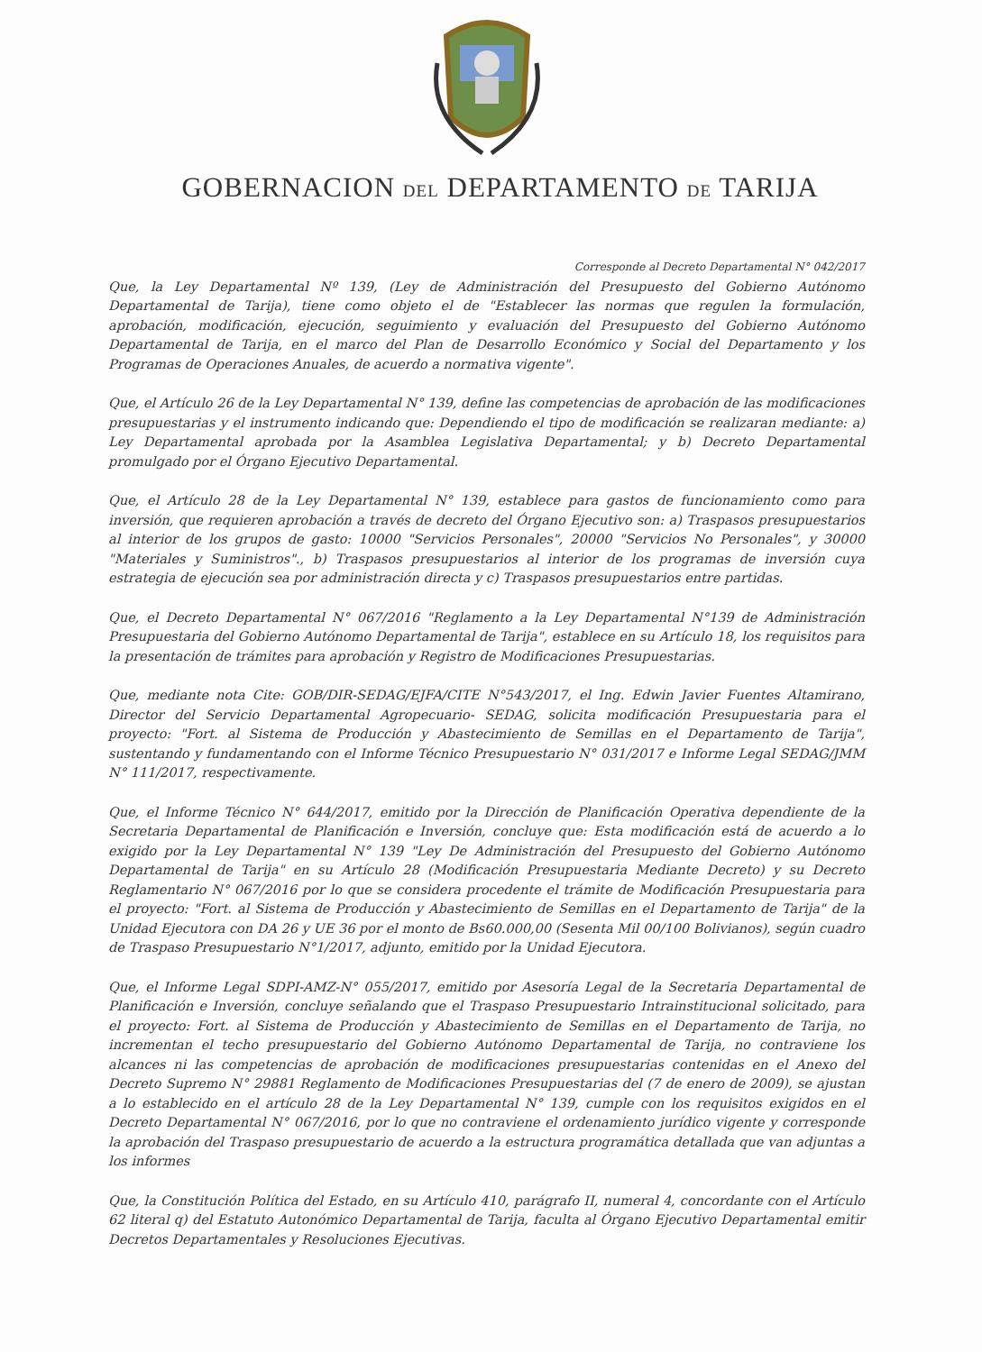GOBERNACION DEL DEPARTAMENTO DE TARIJA
Corresponde al Decreto Departamental N° 042/2017
Que, la Ley Departamental Nº 139, (Ley de Administración del Presupuesto del Gobierno Autónomo Departamental de Tarija), tiene como objeto el de "Establecer las normas que regulen la formulación, aprobación, modificación, ejecución, seguimiento y evaluación del Presupuesto del Gobierno Autónomo Departamental de Tarija, en el marco del Plan de Desarrollo Económico y Social del Departamento y los Programas de Operaciones Anuales, de acuerdo a normativa vigente".
Que, el Artículo 26 de la Ley Departamental N° 139, define las competencias de aprobación de las modificaciones presupuestarias y el instrumento indicando que: Dependiendo el tipo de modificación se realizaran mediante: a) Ley Departamental aprobada por la Asamblea Legislativa Departamental; y b) Decreto Departamental promulgado por el Órgano Ejecutivo Departamental.
Que, el Artículo 28 de la Ley Departamental N° 139, establece para gastos de funcionamiento como para inversión, que requieren aprobación a través de decreto del Órgano Ejecutivo son: a) Traspasos presupuestarios al interior de los grupos de gasto: 10000 "Servicios Personales", 20000 "Servicios No Personales", y 30000 "Materiales y Suministros"., b) Traspasos presupuestarios al interior de los programas de inversión cuya estrategia de ejecución sea por administración directa y c) Traspasos presupuestarios entre partidas.
Que, el Decreto Departamental N° 067/2016 "Reglamento a la Ley Departamental N°139 de Administración Presupuestaria del Gobierno Autónomo Departamental de Tarija", establece en su Artículo 18, los requisitos para la presentación de trámites para aprobación y Registro de Modificaciones Presupuestarias.
Que, mediante nota Cite: GOB/DIR-SEDAG/EJFA/CITE N°543/2017, el Ing. Edwin Javier Fuentes Altamirano, Director del Servicio Departamental Agropecuario- SEDAG, solicita modificación Presupuestaria para el proyecto: "Fort. al Sistema de Producción y Abastecimiento de Semillas en el Departamento de Tarija", sustentando y fundamentando con el Informe Técnico Presupuestario N° 031/2017 e Informe Legal SEDAG/JMM N° 111/2017, respectivamente.
Que, el Informe Técnico N° 644/2017, emitido por la Dirección de Planificación Operativa dependiente de la Secretaria Departamental de Planificación e Inversión, concluye que: Esta modificación está de acuerdo a lo exigido por la Ley Departamental N° 139 "Ley De Administración del Presupuesto del Gobierno Autónomo Departamental de Tarija" en su Artículo 28 (Modificación Presupuestaria Mediante Decreto) y su Decreto Reglamentario N° 067/2016 por lo que se considera procedente el trámite de Modificación Presupuestaria para el proyecto: "Fort. al Sistema de Producción y Abastecimiento de Semillas en el Departamento de Tarija" de la Unidad Ejecutora con DA 26 y UE 36 por el monto de Bs60.000,00 (Sesenta Mil 00/100 Bolivianos), según cuadro de Traspaso Presupuestario N°1/2017, adjunto, emitido por la Unidad Ejecutora.
Que, el Informe Legal SDPI-AMZ-N° 055/2017, emitido por Asesoría Legal de la Secretaria Departamental de Planificación e Inversión, concluye señalando que el Traspaso Presupuestario Intrainstitucional solicitado, para el proyecto: Fort. al Sistema de Producción y Abastecimiento de Semillas en el Departamento de Tarija, no incrementan el techo presupuestario del Gobierno Autónomo Departamental de Tarija, no contraviene los alcances ni las competencias de aprobación de modificaciones presupuestarias contenidas en el Anexo del Decreto Supremo N° 29881 Reglamento de Modificaciones Presupuestarias del (7 de enero de 2009), se ajustan a lo establecido en el artículo 28 de la Ley Departamental N° 139, cumple con los requisitos exigidos en el Decreto Departamental N° 067/2016, por lo que no contraviene el ordenamiento jurídico vigente y corresponde la aprobación del Traspaso presupuestario de acuerdo a la estructura programática detallada que van adjuntas a los informes
Que, la Constitución Política del Estado, en su Artículo 410, parágrafo II, numeral 4, concordante con el Artículo 62 literal q) del Estatuto Autonómico Departamental de Tarija, faculta al Órgano Ejecutivo Departamental emitir Decretos Departamentales y Resoluciones Ejecutivas.